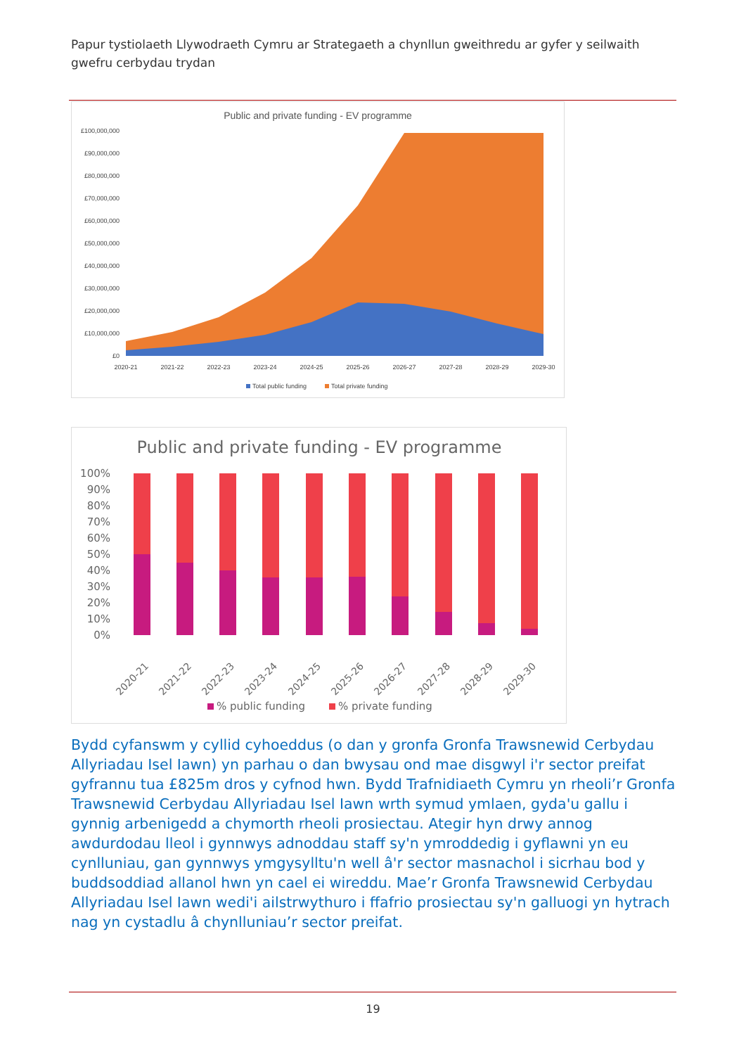Papur tystiolaeth Llywodraeth Cymru ar Strategaeth a chynllun gweithredu ar gyfer y seilwaith gwefru cerbydau trydan
Public and private funding - EV programme
£100,000,000
£90,000,000
£80,000,000
£70,000,000
£60,000,000
£50,000,000
£40,000,000
£30,000,000
£20,000,000
£10,000,000
£0
2020-21
2021-22
2022-23
2023-24
2024-25
2025-26
2026-27
2027-28
2028-29
2029-30
Total public funding
Total private funding
Public and private funding - EV programme
100%
90%
80%
70%
60%
50%
40%
30%
20%
10%
0%
2020-21
2021-22
2022-23
2023-24
2024-25
2025-26
2026-27
2027-28
2028-29
2029-30
% public funding
% private funding
Bydd cyfanswm y cyllid cyhoeddus (o dan y gronfa Gronfa Trawsnewid Cerbydau Allyriadau Isel Iawn) yn parhau o dan bwysau ond mae disgwyl i'r sector preifat gyfrannu tua £825m dros y cyfnod hwn. Bydd Trafnidiaeth Cymru yn rheoli’r Gronfa Trawsnewid Cerbydau Allyriadau Isel Iawn wrth symud ymlaen, gyda'u gallu i gynnig arbenigedd a chymorth rheoli prosiectau. Ategir hyn drwy annog awdurdodau lleol i gynnwys adnoddau staff sy'n ymroddedig i gyflawni yn eu cynlluniau, gan gynnwys ymgysylltu'n well â'r sector masnachol i sicrhau bod y buddsoddiad allanol hwn yn cael ei wireddu. Mae’r Gronfa Trawsnewid Cerbydau Allyriadau Isel Iawn wedi'i ailstrwythuro i ffafrio prosiectau sy'n galluogi yn hytrach nag yn cystadlu â chynlluniau’r sector preifat.
19